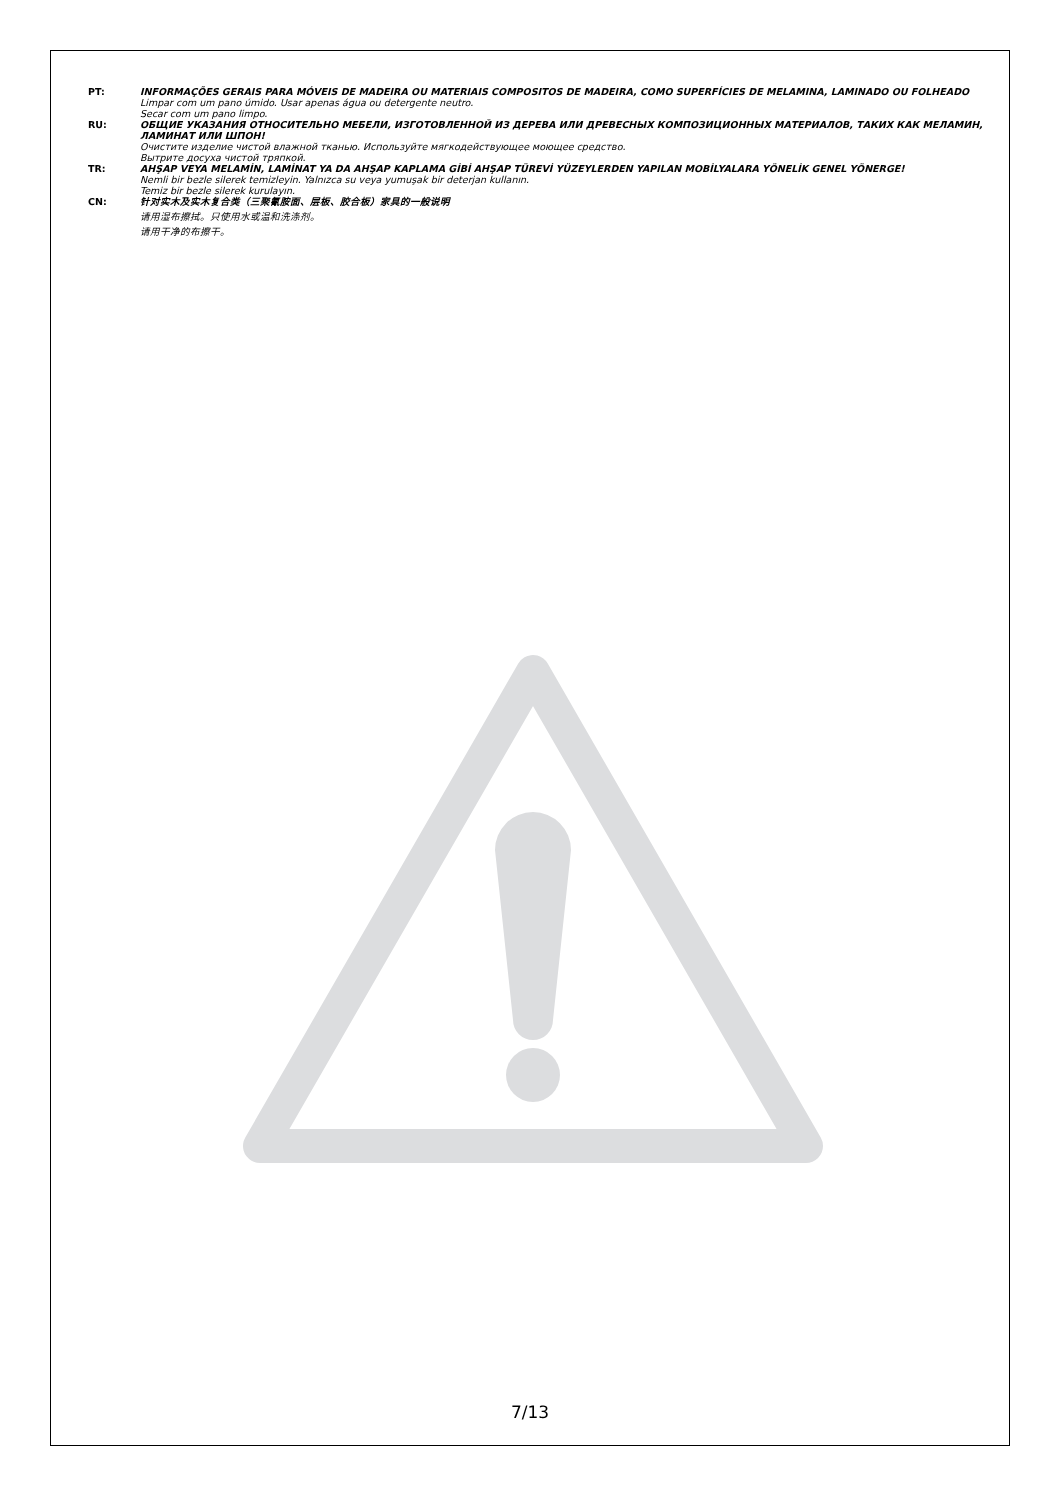PT: INFORMAÇÕES GERAIS PARA MÓVEIS DE MADEIRA OU MATERIAIS COMPOSITOS DE MADEIRA, COMO SUPERFÍCIES DE MELAMINA, LAMINADO OU FOLHEADO
Limpar com um pano úmido. Usar apenas água ou detergente neutro.
Secar com um pano limpo.
RU: ОБЩИЕ УКАЗАНИЯ ОТНОСИТЕЛЬНО МЕБЕЛИ, ИЗГОТОВЛЕННОЙ ИЗ ДЕРЕВА ИЛИ ДРЕВЕСНЫХ КОМПОЗИЦИОННЫХ МАТЕРИАЛОВ, ТАКИХ КАК МЕЛАМИН, ЛАМИНАТ ИЛИ ШПОН!
Очистите изделие чистой влажной тканью. Используйте мягкодействующее моющее средство.
Вытрите досуха чистой тряпкой.
TR: AHŞAP VEYA MELAMİN, LAMİNAT YA DA AHŞAP KAPLAMA GİBİ AHŞAP TÜREVİ YÜZEYLERDEN YAPILAN MOBİLYALARA YÖNELİK GENEL YÖNERGE!
Nemli bir bezle silerek temizleyin. Yalnızca su veya yumuşak bir deterjan kullanın.
Temiz bir bezle silerek kurulayın.
CN: 针对实木及实木复合类（三聚氰胺面、层板、胶合板）家具的一般说明
请用湿布擦拭。只使用水或温和洗涤剂。
请用干净的布擦干。
7/13